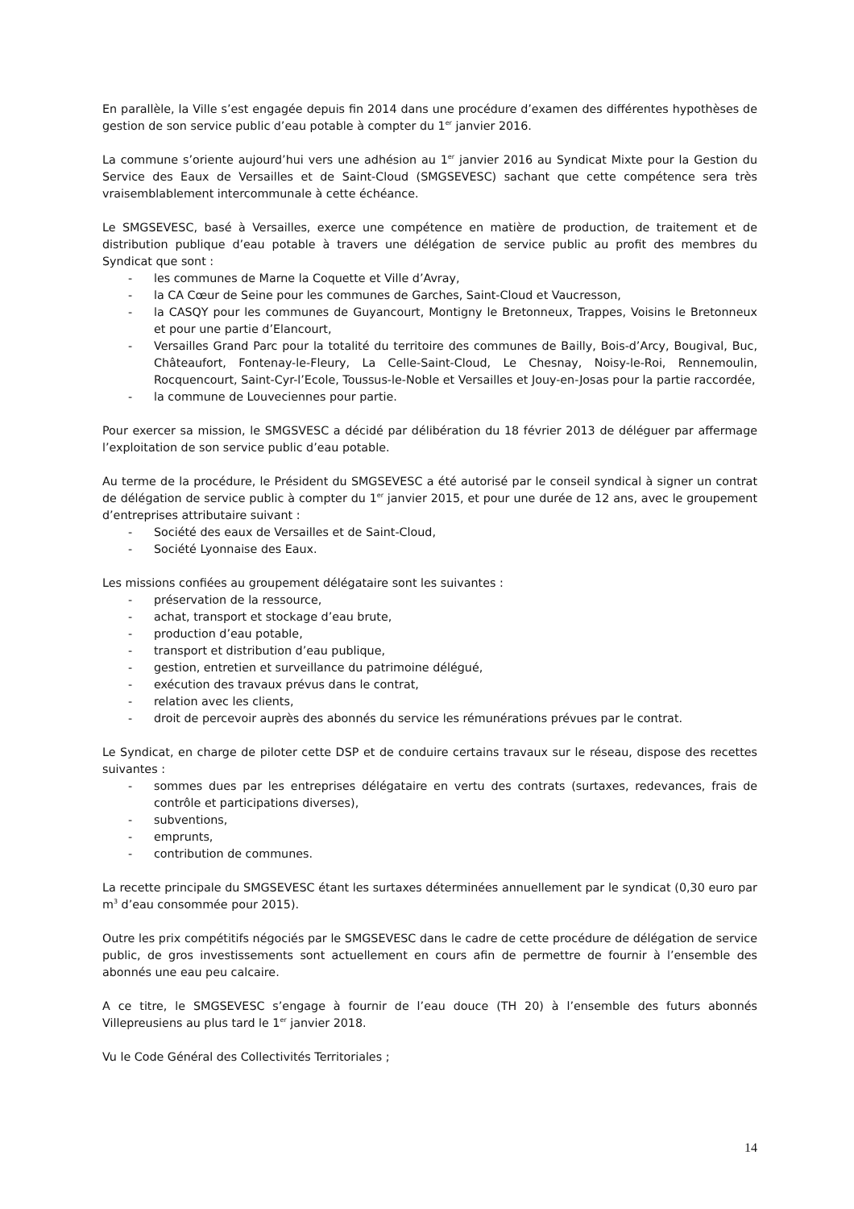En parallèle, la Ville s’est engagée depuis fin 2014 dans une procédure d’examen des différentes hypothèses de gestion de son service public d’eau potable à compter du 1<sup>er</sup> janvier 2016.
La commune s’oriente aujourd’hui vers une adhésion au 1<sup>er</sup> janvier 2016 au Syndicat Mixte pour la Gestion du Service des Eaux de Versailles et de Saint-Cloud (SMGSEVESC) sachant que cette compétence sera très vraisemblablement intercommunale à cette échéance.
Le SMGSEVESC, basé à Versailles, exerce une compétence en matière de production, de traitement et de distribution publique d’eau potable à travers une délégation de service public au profit des membres du Syndicat que sont :
- les communes de Marne la Coquette et Ville d’Avray,
- la CA Cœur de Seine pour les communes de Garches, Saint-Cloud et Vaucresson,
- la CASQY pour les communes de Guyancourt, Montigny le Bretonneux, Trappes, Voisins le Bretonneux et pour une partie d’Elancourt,
- Versailles Grand Parc pour la totalité du territoire des communes de Bailly, Bois-d’Arcy, Bougival, Buc, Châteaufort, Fontenay-le-Fleury, La Celle-Saint-Cloud, Le Chesnay, Noisy-le-Roi, Rennemoulin, Rocquencourt, Saint-Cyr-l’Ecole, Toussus-le-Noble et Versailles et Jouy-en-Josas pour la partie raccordée,
- la commune de Louveciennes pour partie.
Pour exercer sa mission, le SMGSVESC a décidé par délibération du 18 février 2013 de déléguer par affermage l’exploitation de son service public d’eau potable.
Au terme de la procédure, le Président du SMGSEVESC a été autorisé par le conseil syndical à signer un contrat de délégation de service public à compter du 1<sup>er</sup> janvier 2015, et pour une durée de 12 ans, avec le groupement d’entreprises attributaire suivant :
- Société des eaux de Versailles et de Saint-Cloud,
- Société Lyonnaise des Eaux.
Les missions confiées au groupement délégataire sont les suivantes :
- préservation de la ressource,
- achat, transport et stockage d’eau brute,
- production d’eau potable,
- transport et distribution d’eau publique,
- gestion, entretien et surveillance du patrimoine délégué,
- exécution des travaux prévus dans le contrat,
- relation avec les clients,
- droit de percevoir auprès des abonnés du service les rémunérations prévues par le contrat.
Le Syndicat, en charge de piloter cette DSP et de conduire certains travaux sur le réseau, dispose des recettes suivantes :
- sommes dues par les entreprises délégataire en vertu des contrats (surtaxes, redevances, frais de contrôle et participations diverses),
- subventions,
- emprunts,
- contribution de communes.
La recette principale du SMGSEVESC étant les surtaxes déterminées annuellement par le syndicat (0,30 euro par m<sup>3</sup> d’eau consommée pour 2015).
Outre les prix compétitifs négociés par le SMGSEVESC dans le cadre de cette procédure de délégation de service public, de gros investissements sont actuellement en cours afin de permettre de fournir à l’ensemble des abonnés une eau peu calcaire.
A ce titre, le SMGSEVESC s’engage à fournir de l’eau douce (TH 20) à l’ensemble des futurs abonnés Villepreusiens au plus tard le 1<sup>er</sup> janvier 2018.
Vu le Code Général des Collectivités Territoriales ;
14